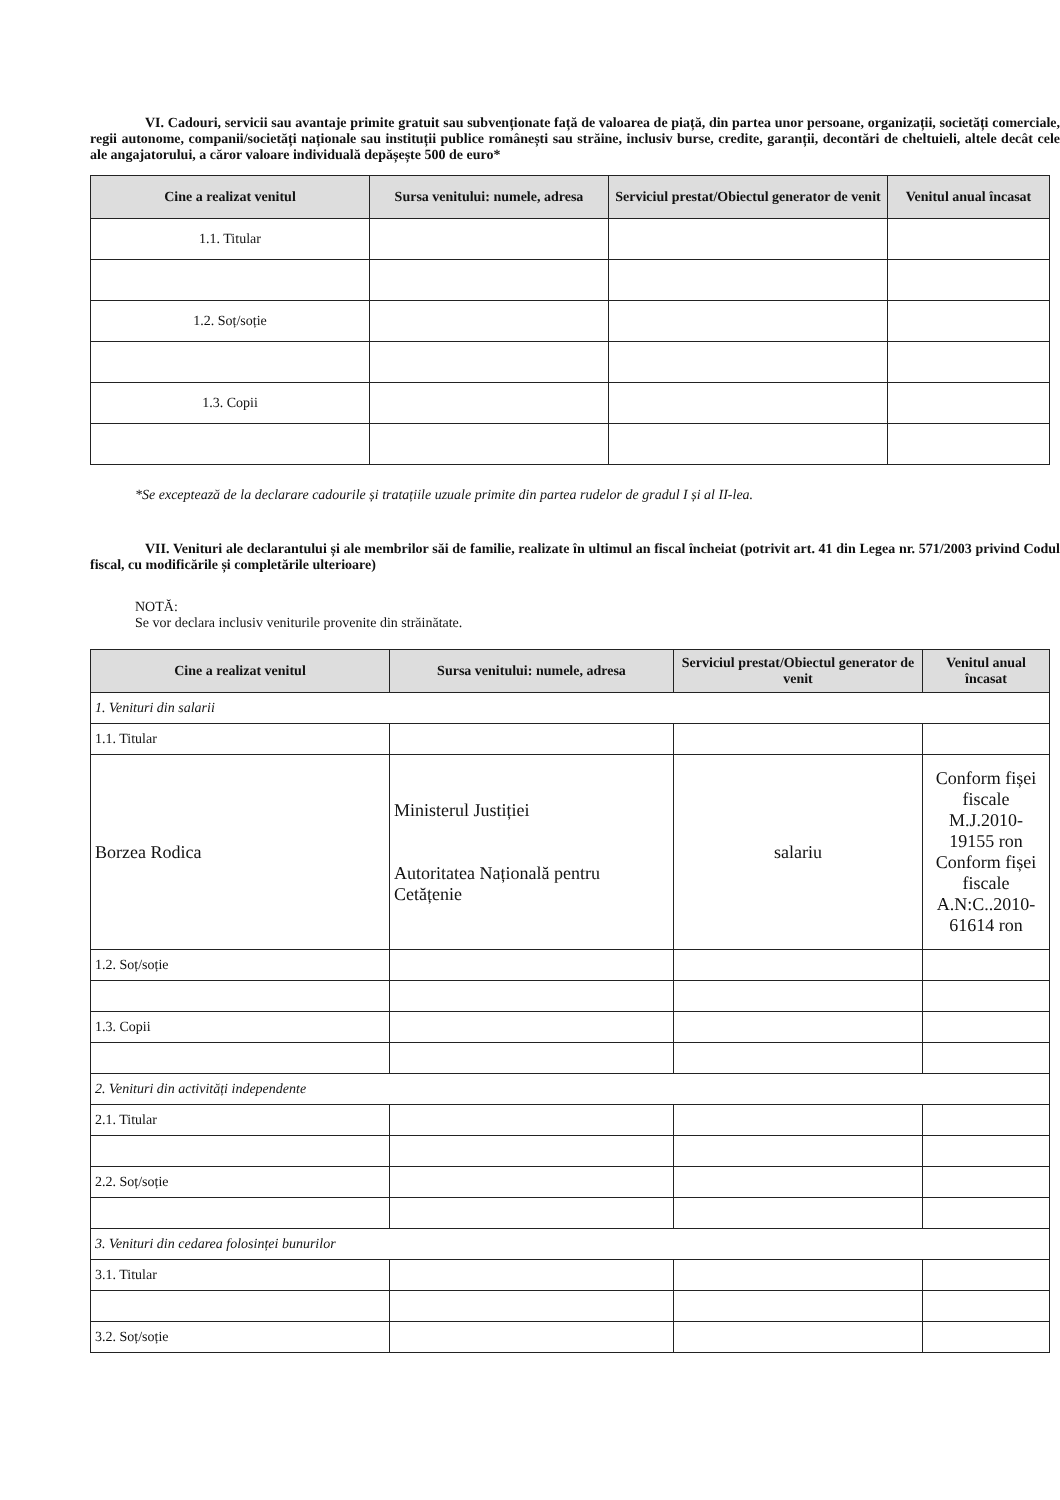VI. Cadouri, servicii sau avantaje primite gratuit sau subvenționate față de valoarea de piață, din partea unor persoane, organizații, societăți comerciale, regii autonome, companii/societăți naționale sau instituții publice românești sau străine, inclusiv burse, credite, garanții, decontări de cheltuieli, altele decât cele ale angajatorului, a căror valoare individuală depășește 500 de euro*
| Cine a realizat venitul | Sursa venitului: numele, adresa | Serviciul prestat/Obiectul generator de venit | Venitul anual încasat |
| --- | --- | --- | --- |
| 1.1. Titular | | | |
| 1.2. Soț/soție | | | |
| 1.3. Copii | | | |
*Se exceptează de la declarare cadourile și tratațiile uzuale primite din partea rudelor de gradul I și al II-lea.
VII. Venituri ale declarantului și ale membrilor săi de familie, realizate în ultimul an fiscal încheiat (potrivit art. 41 din Legea nr. 571/2003 privind Codul fiscal, cu modificările și completările ulterioare)
NOTĂ:
Se vor declara inclusiv veniturile provenite din străinătate.
| Cine a realizat venitul | Sursa venitului: numele, adresa | Serviciul prestat/Obiectul generator de venit | Venitul anual încasat |
| --- | --- | --- | --- |
| 1. Venituri din salarii | | | |
| 1.1. Titular | | | |
| Borzea Rodica | Ministerul Justiției Autoritatea Națională pentru Cetățenie | salariu | Conform fișei fiscale M.J.2010-19155 ron Conform fișei fiscale A.N:C..2010-61614 ron |
| 1.2. Soț/soție | | | |
| 1.3. Copii | | | |
| 2. Venituri din activități independente | | | |
| 2.1. Titular | | | |
| 2.2. Soț/soție | | | |
| 3. Venituri din cedarea folosinței bunurilor | | | |
| 3.1. Titular | | | |
| 3.2. Soț/soție | | | |